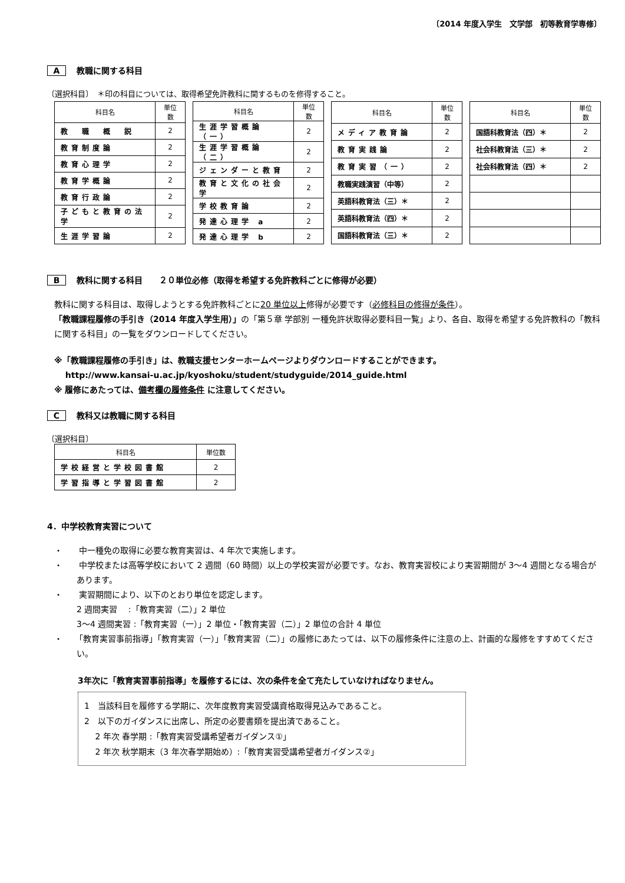〔2014 年度入学生　文学部　初等教育学専修〕
A教職に関する科目
〔選択科目〕　＊印の科目については、取得希望免許教科に関するものを修得すること。
| 科目名 | 単位数 |
| --- | --- |
| 教 職 概 説 | 2 |
| 教育制度論 | 2 |
| 教育心理学 | 2 |
| 教育学概論 | 2 |
| 教育行政論 | 2 |
| 子どもと教育の法学 | 2 |
| 生涯学習論 | 2 |
| 科目名 | 単位数 |
| --- | --- |
| 生涯学習概論（一） | 2 |
| 生涯学習概論（二） | 2 |
| ジェンダーと教育 | 2 |
| 教育と文化の社会学 | 2 |
| 学校教育論 | 2 |
| 発達心理学 a | 2 |
| 発達心理学 b | 2 |
| 科目名 | 単位数 |
| --- | --- |
| メディア教育論 | 2 |
| 教育実践論 | 2 |
| 教育実習（一） | 2 |
| 教職実践演習（中等） | 2 |
| 英語科教育法（三）＊ | 2 |
| 英語科教育法（四）＊ | 2 |
| 国語科教育法（三）＊ | 2 |
| 科目名 | 単位数 |
| --- | --- |
| 国語科教育法（四）＊ | 2 |
| 社会科教育法（三）＊ | 2 |
| 社会科教育法（四）＊ | 2 |
B教科に関する科目　　２０単位必修（取得を希望する免許教科ごとに修得が必要）
教科に関する科目は、取得しようとする免許教科ごとに20 単位以上修得が必要です（必修科目の修得が条件）。
「教職課程履修の手引き（2014 年度入学生用）」の「第５章 学部別 一種免許状取得必要科目一覧」より、各自、取得を希望する免許教科の「教科に関する科目」の一覧をダウンロードしてください。
※「教職課程履修の手引き」は、教職支援センターホームページよりダウンロードすることができます。
　 http://www.kansai-u.ac.jp/kyoshoku/student/studyguide/2014_guide.html
※ 履修にあたっては、備考欄の履修条件 に注意してください。
C教科又は教職に関する科目
〔選択科目〕
| 科目名 | 単位数 |
| --- | --- |
| 学校経営と学校図書館 | 2 |
| 学習指導と学習図書館 | 2 |
4．中学校教育実習について
・　　中一種免の取得に必要な教育実習は、4 年次で実施します。
・　　中学校または高等学校において 2 週間（60 時間）以上の学校実習が必要です。なお、教育実習校により実習期間が 3～4 週間となる場合があります。
・　　実習期間により、以下のとおり単位を認定します。
2 週間実習　 :「教育実習（二）」2 単位
3～4 週間実習 :「教育実習（一）」2 単位・「教育実習（二）」2 単位の合計 4 単位
・　　「教育実習事前指導」「教育実習（一）」「教育実習（二）」の履修にあたっては、以下の履修条件に注意の上、計画的な履修をすすめてください。
3年次に「教育実習事前指導」を履修するには、次の条件を全て充たしていなければなりません。
1　当該科目を履修する学期に、次年度教育実習受講資格取得見込みであること。
2　以下のガイダンスに出席し、所定の必要書類を提出済であること。
　 2 年次 春学期 :「教育実習受講希望者ガイダンス①」
　 2 年次 秋学期末（3 年次春学期始め）:「教育実習受講希望者ガイダンス②」